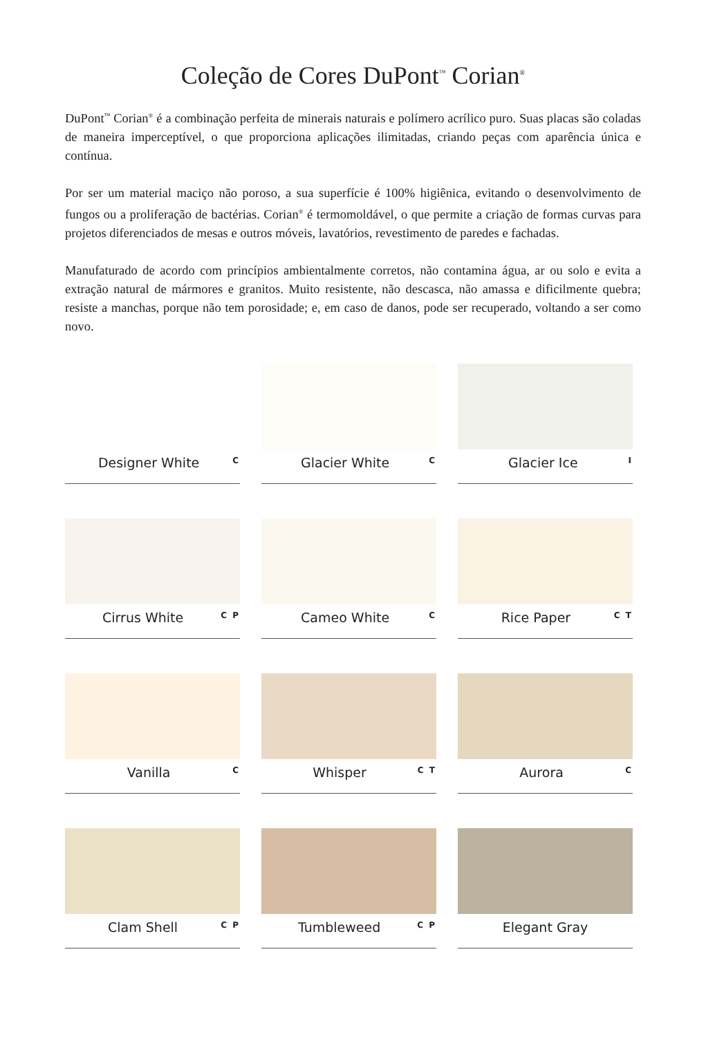Coleção de Cores DuPont<sup>™</sup> Corian<sup>®</sup>
DuPont<sup>™</sup> Corian<sup>®</sup> é a combinação perfeita de minerais naturais e polímero acrílico puro. Suas placas são coladas de maneira imperceptível, o que proporciona aplicações ilimitadas, criando peças com aparência única e contínua.
Por ser um material maciço não poroso, a sua superfície é 100% higiênica, evitando o desenvolvimento de fungos ou a proliferação de bactérias. Corian<sup>®</sup> é termomoldável, o que permite a criação de formas curvas para projetos diferenciados de mesas e outros móveis, lavatórios, revestimento de paredes e fachadas.
Manufaturado de acordo com princípios ambientalmente corretos, não contamina água, ar ou solo e evita a extração natural de mármores e granitos. Muito resistente, não descasca, não amassa e dificilmente quebra; resiste a manchas, porque não tem porosidade; e, em caso de danos, pode ser recuperado, voltando a ser como novo.
Designer White C
Glacier White C
Glacier Ice I
Cirrus White C P
Cameo White C
Rice Paper C T
Vanilla C
Whisper C T
Aurora C
Clam Shell C P
Tumbleweed C P
Elegant Gray